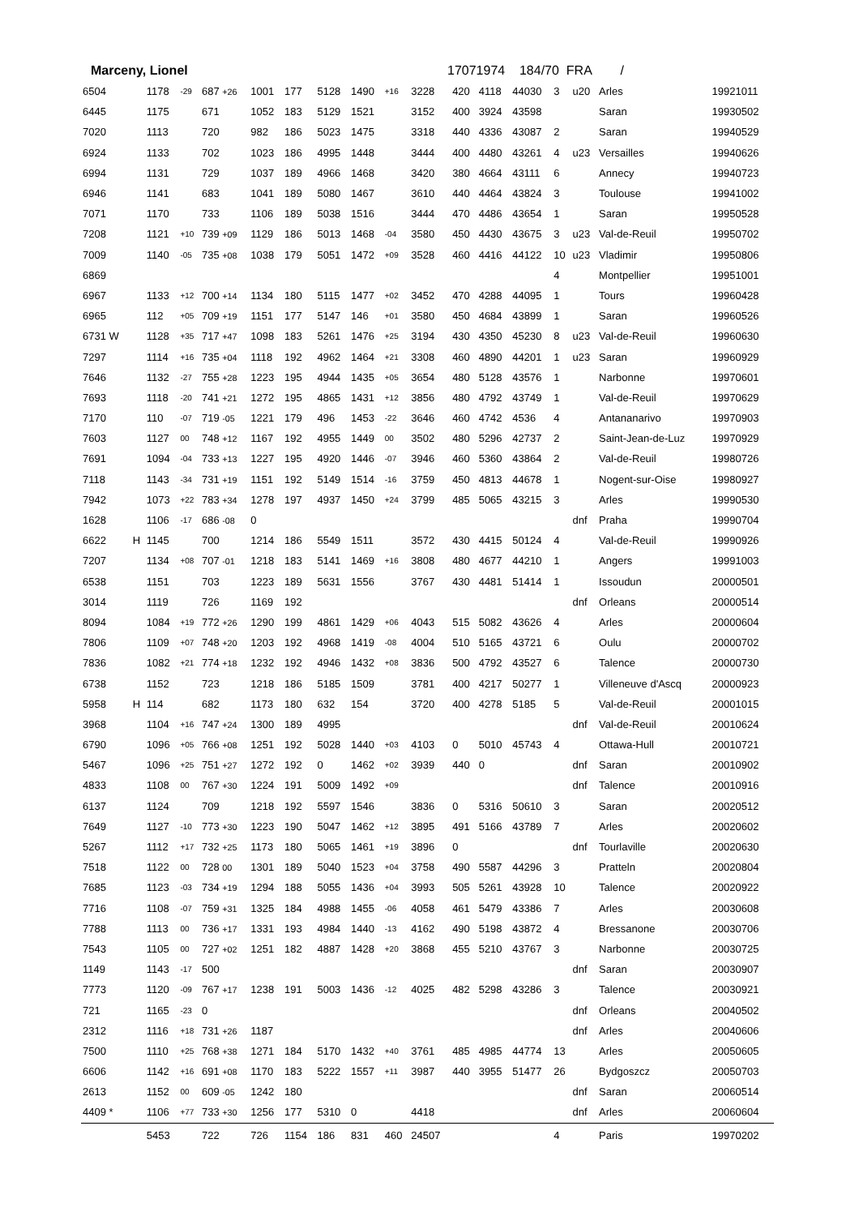Marceny, Lionel 17071974 184/70 FRA /
| 6504 | | 1178 | -29 | 687 +26 | 1001 | 177 | 5128 | 1490 | +16 | 3228 | 420 | 4118 | 44030 | 3 | u20 | Arles | 19921011 |
| 6445 | | 1175 | | 671 | 1052 | 183 | 5129 | 1521 | | 3152 | 400 | 3924 | 43598 | | | Saran | 19930502 |
| 7020 | | 1113 | | 720 | 982 | 186 | 5023 | 1475 | | 3318 | 440 | 4336 | 43087 | 2 | | Saran | 19940529 |
| 6924 | | 1133 | | 702 | 1023 | 186 | 4995 | 1448 | | 3444 | 400 | 4480 | 43261 | 4 | u23 | Versailles | 19940626 |
| 6994 | | 1131 | | 729 | 1037 | 189 | 4966 | 1468 | | 3420 | 380 | 4664 | 43111 | 6 | | Annecy | 19940723 |
| 6946 | | 1141 | | 683 | 1041 | 189 | 5080 | 1467 | | 3610 | 440 | 4464 | 43824 | 3 | | Toulouse | 19941002 |
| 7071 | | 1170 | | 733 | 1106 | 189 | 5038 | 1516 | | 3444 | 470 | 4486 | 43654 | 1 | | Saran | 19950528 |
| 7208 | | 1121 | +10 | 739 +09 | 1129 | 186 | 5013 | 1468 | -04 | 3580 | 450 | 4430 | 43675 | 3 | u23 | Val-de-Reuil | 19950702 |
| 7009 | | 1140 | -05 | 735 +08 | 1038 | 179 | 5051 | 1472 | +09 | 3528 | 460 | 4416 | 44122 | 10 | u23 | Vladimir | 19950806 |
| 6869 | | | | | | | | | | | | | | 4 | | Montpellier | 19951001 |
| 6967 | | 1133 | +12 | 700 +14 | 1134 | 180 | 5115 | 1477 | +02 | 3452 | 470 | 4288 | 44095 | 1 | | Tours | 19960428 |
| 6965 | | 112 | +05 | 709 +19 | 1151 | 177 | 5147 | 146 | +01 | 3580 | 450 | 4684 | 43899 | 1 | | Saran | 19960526 |
| 6731 W | | 1128 | +35 | 717 +47 | 1098 | 183 | 5261 | 1476 | +25 | 3194 | 430 | 4350 | 45230 | 8 | u23 | Val-de-Reuil | 19960630 |
| 7297 | | 1114 | +16 | 735 +04 | 1118 | 192 | 4962 | 1464 | +21 | 3308 | 460 | 4890 | 44201 | 1 | u23 | Saran | 19960929 |
| 7646 | | 1132 | -27 | 755 +28 | 1223 | 195 | 4944 | 1435 | +05 | 3654 | 480 | 5128 | 43576 | 1 | | Narbonne | 19970601 |
| 7693 | | 1118 | -20 | 741 +21 | 1272 | 195 | 4865 | 1431 | +12 | 3856 | 480 | 4792 | 43749 | 1 | | Val-de-Reuil | 19970629 |
| 7170 | | 110 | -07 | 719 -05 | 1221 | 179 | 496 | 1453 | -22 | 3646 | 460 | 4742 | 4536 | 4 | | Antananarivo | 19970903 |
| 7603 | | 1127 | 00 | 748 +12 | 1167 | 192 | 4955 | 1449 | 00 | 3502 | 480 | 5296 | 42737 | 2 | | Saint-Jean-de-Luz | 19970929 |
| 7691 | | 1094 | -04 | 733 +13 | 1227 | 195 | 4920 | 1446 | -07 | 3946 | 460 | 5360 | 43864 | 2 | | Val-de-Reuil | 19980726 |
| 7118 | | 1143 | -34 | 731 +19 | 1151 | 192 | 5149 | 1514 | -16 | 3759 | 450 | 4813 | 44678 | 1 | | Nogent-sur-Oise | 19980927 |
| 7942 | | 1073 | +22 | 783 +34 | 1278 | 197 | 4937 | 1450 | +24 | 3799 | 485 | 5065 | 43215 | 3 | | Arles | 19990530 |
| 1628 | | 1106 | -17 | 686 -08 | 0 | | | | | | | | | | dnf | Praha | 19990704 |
| 6622 | H | 1145 | | 700 | 1214 | 186 | 5549 | 1511 | | 3572 | 430 | 4415 | 50124 | 4 | | Val-de-Reuil | 19990926 |
| 7207 | | 1134 | +08 | 707 -01 | 1218 | 183 | 5141 | 1469 | +16 | 3808 | 480 | 4677 | 44210 | 1 | | Angers | 19991003 |
| 6538 | | 1151 | | 703 | 1223 | 189 | 5631 | 1556 | | 3767 | 430 | 4481 | 51414 | 1 | | Issoudun | 20000501 |
| 3014 | | 1119 | | 726 | 1169 | 192 | | | | | | | | | dnf | Orleans | 20000514 |
| 8094 | | 1084 | +19 | 772 +26 | 1290 | 199 | 4861 | 1429 | +06 | 4043 | 515 | 5082 | 43626 | 4 | | Arles | 20000604 |
| 7806 | | 1109 | +07 | 748 +20 | 1203 | 192 | 4968 | 1419 | -08 | 4004 | 510 | 5165 | 43721 | 6 | | Oulu | 20000702 |
| 7836 | | 1082 | +21 | 774 +18 | 1232 | 192 | 4946 | 1432 | +08 | 3836 | 500 | 4792 | 43527 | 6 | | Talence | 20000730 |
| 6738 | | 1152 | | 723 | 1218 | 186 | 5185 | 1509 | | 3781 | 400 | 4217 | 50277 | 1 | | Villeneuve d'Ascq | 20000923 |
| 5958 | H | 114 | | 682 | 1173 | 180 | 632 | 154 | | 3720 | 400 | 4278 | 5185 | 5 | | Val-de-Reuil | 20001015 |
| 3968 | | 1104 | +16 | 747 +24 | 1300 | 189 | 4995 | | | | | | | | dnf | Val-de-Reuil | 20010624 |
| 6790 | | 1096 | +05 | 766 +08 | 1251 | 192 | 5028 | 1440 | +03 | 4103 | 0 | 5010 | 45743 | 4 | | Ottawa-Hull | 20010721 |
| 5467 | | 1096 | +25 | 751 +27 | 1272 | 192 | 0 | 1462 | +02 | 3939 | 440 | 0 | | | dnf | Saran | 20010902 |
| 4833 | | 1108 | 00 | 767 +30 | 1224 | 191 | 5009 | 1492 | +09 | | | | | | dnf | Talence | 20010916 |
| 6137 | | 1124 | | 709 | 1218 | 192 | 5597 | 1546 | | 3836 | 0 | 5316 | 50610 | 3 | | Saran | 20020512 |
| 7649 | | 1127 | -10 | 773 +30 | 1223 | 190 | 5047 | 1462 | +12 | 3895 | 491 | 5166 | 43789 | 7 | | Arles | 20020602 |
| 5267 | | 1112 | +17 | 732 +25 | 1173 | 180 | 5065 | 1461 | +19 | 3896 | 0 | | | | dnf | Tourlaville | 20020630 |
| 7518 | | 1122 | 00 | 728 00 | 1301 | 189 | 5040 | 1523 | +04 | 3758 | 490 | 5587 | 44296 | 3 | | Pratteln | 20020804 |
| 7685 | | 1123 | -03 | 734 +19 | 1294 | 188 | 5055 | 1436 | +04 | 3993 | 505 | 5261 | 43928 | 10 | | Talence | 20020922 |
| 7716 | | 1108 | -07 | 759 +31 | 1325 | 184 | 4988 | 1455 | -06 | 4058 | 461 | 5479 | 43386 | 7 | | Arles | 20030608 |
| 7788 | | 1113 | 00 | 736 +17 | 1331 | 193 | 4984 | 1440 | -13 | 4162 | 490 | 5198 | 43872 | 4 | | Bressanone | 20030706 |
| 7543 | | 1105 | 00 | 727 +02 | 1251 | 182 | 4887 | 1428 | +20 | 3868 | 455 | 5210 | 43767 | 3 | | Narbonne | 20030725 |
| 1149 | | 1143 | -17 | 500 | | | | | | | | | | | dnf | Saran | 20030907 |
| 7773 | | 1120 | -09 | 767 +17 | 1238 | 191 | 5003 | 1436 | -12 | 4025 | 482 | 5298 | 43286 | 3 | | Talence | 20030921 |
| 721 | | 1165 | -23 | 0 | | | | | | | | | | | dnf | Orleans | 20040502 |
| 2312 | | 1116 | +18 | 731 +26 | 1187 | | | | | | | | | | dnf | Arles | 20040606 |
| 7500 | | 1110 | +25 | 768 +38 | 1271 | 184 | 5170 | 1432 | +40 | 3761 | 485 | 4985 | 44774 | 13 | | Arles | 20050605 |
| 6606 | | 1142 | +16 | 691 +08 | 1170 | 183 | 5222 | 1557 | +11 | 3987 | 440 | 3955 | 51477 | 26 | | Bydgoszcz | 20050703 |
| 2613 | | 1152 | 00 | 609 -05 | 1242 | 180 | | | | | | | | | dnf | Saran | 20060514 |
| 4409 * | | 1106 | +77 | 733 +30 | 1256 | 177 | 5310 | 0 | | 4418 | | | | | dnf | Arles | 20060604 |
| | | 5453 | | 722 | 726 | 1154 | 186 | 831 | 460 | 24507 | | | | 4 | | Paris | 19970202 |